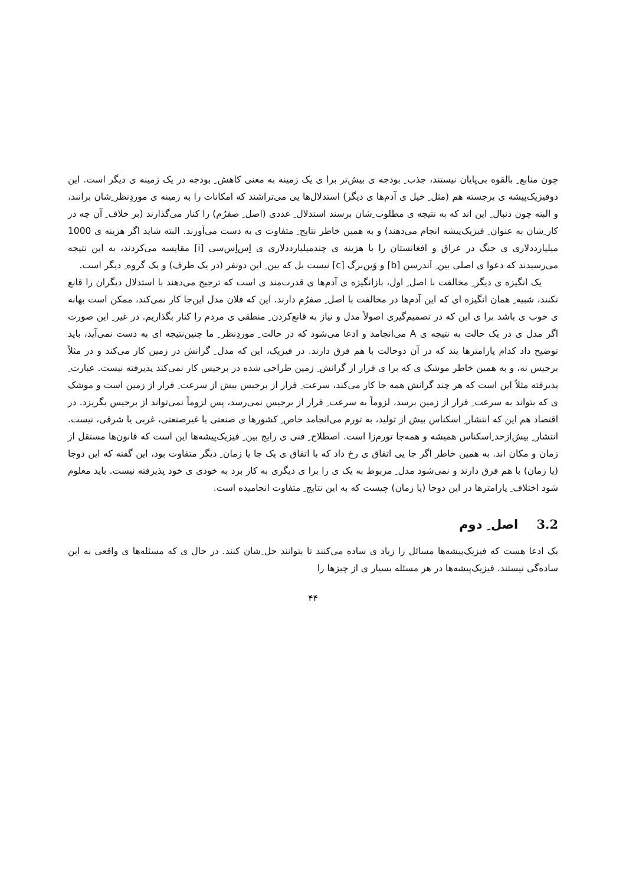چون منابع ِ بالقوه بی‌پایان نیستند، جذب ِ بودجه ی بیش‌تر برا ی یک زمینه به معنی کاهش ِ بودجه در یک زمینه ی دیگر است. این دوفیزیک‌پیشه ی برجسته هم (مثل ِ خیل ی آدم‌ها ی دیگر) استدلال‌ها یی می‌تراشند که امکانات را به زمینه ی موردِنظر ِشان برانند، و البته چون دنبال ِ این اند که به نتیجه ی مطلوب ِشان برسند استدلال ِ عددی (اصل ِ صفرُم) را کنار می‌گذارند (بر خلاف ِ آن چه در کار ِشان به عنوان ِ فیزیک‌پیشه انجام می‌دهند) و به همین خاطر نتایج ِ متفاوت ی به دست می‌آورند. البته شاید اگر هزینه ی 1000 میلیارددلاری ی جنگ در عراق و افغانستان را با هزینه ی چندمیلیارددلاری ی اِس‌اِس‌سی [i] مقایسه می‌کردند، به این نتیجه می‌رسیدند که دعوا ی اصلی بین ِ اَندرسن [b] و وَین‌برگ [c] نیست بل که بین ِ این دونفر (در یک طرف) و یک گروه ِ دیگر است.
یک انگیزه ی دیگر ِ مخالفت با اصل ِ اول، بازانگیزه ی آدم‌ها ی قدرت‌مند ی است که ترجیح می‌دهند با استدلال دیگران را قانع نکنند، شبیه ِ همان انگیزه ای که این آدم‌ها در مخالفت با اصل ِ صفرُم دارند. این که فلان مدل این‌جا کار نمی‌کند، ممکن است بهانه ی خوب ی باشد برا ی این که در تصمیم‌گیری اصولاً مدل و نیاز به قانع‌کردن ِ منطقی ی مردم را کنار بگذاریم. در غیر ِ این صورت اگر مدل ی در یک حالت به نتیجه ی A می‌انجامد و ادعا می‌شود که در حالت ِ موردِنظر ِ ما چنین‌نتیجه ای به دست نمی‌آید، باید توضیح داد کدام پارامترها یند که در آن دوحالت با هم فرق دارند. در فیزیک، این که مدل ِ گرانش در زمین کار می‌کند و در مثلاً برجیس نه، و به همین خاطر موشک ی که برا ی فرار از گرانش ِ زمین طراحی شده در برجیس کار نمی‌کند پذیرفته نیست. عبارت ِ پذیرفته مثلاً این است که هر چند گرانش همه جا کار می‌کند، سرعت ِ فرار از برجیس بیش از سرعت ِ فرار از زمین است و موشک ی که بتواند به سرعت ِ فرار از زمین برسد، لزوماً به سرعت ِ فرار از برجیس نمی‌رسد، پس لزوماً نمی‌تواند از برجیس بگریزد. در اقتصاد هم این که انتشار ِ اسکناس بیش از تولید، به تورم می‌انجامد خاص ِ کشورها ی صنعتی یا غیرصنعتی، غربی یا شرقی، نیست. انتشار ِ بیش‌ازحد ِاسکناس همیشه و همه‌جا تورم‌زا است. اصطلاح ِ فنی ی رایج بین ِ فیزیک‌پیشه‌ها این است که قانون‌ها مستقل از زمان و مکان اند. به همین خاطر اگر جا یی اتفاق ی رخ داد که با اتفاق ی یک جا یا زمان ِ دیگر متفاوت بود، این گفته که این دوجا (یا زمان) با هم فرق دارند و نمی‌شود مدل ِ مربوط به یک ی را برا ی دیگری به کار برد به خودی ی خود پذیرفته نیست. باید معلوم شود اختلاف ِ پارامترها در این دوجا (یا زمان) چیست که به این نتایج ِ متفاوت انجامیده است.
3.2 اصل ِ دوم
یک ادعا هست که فیزیک‌پیشه‌ها مسائل را زیاد ی ساده می‌کنند تا بتوانند حل ِشان کنند. در حال ی که مسئله‌ها ی واقعی به این ساده‌گی نیستند. فیزیک‌پیشه‌ها در هر مسئله بسیار ی از چیزها را
۴۴